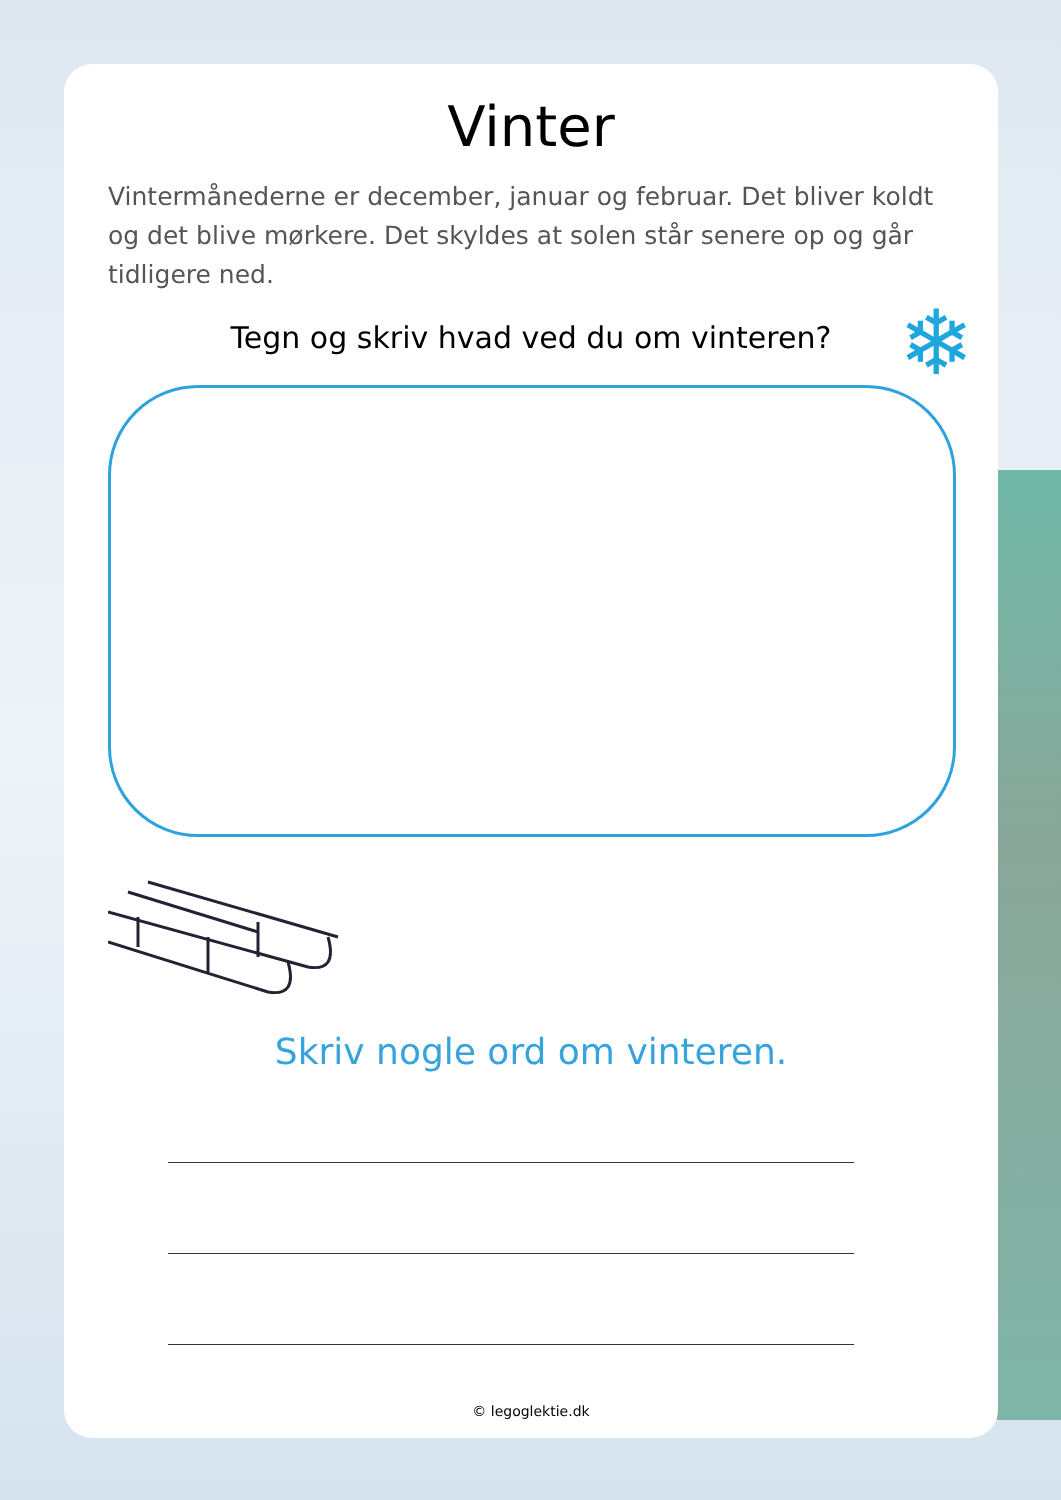Vinter
Vintermånederne er december, januar og februar. Det bliver koldt og det blive mørkere. Det skyldes at solen står senere op og går tidligere ned.
Tegn og skriv hvad ved du om vinteren? ❄
Skriv nogle ord om vinteren.
© legoglektie.dk